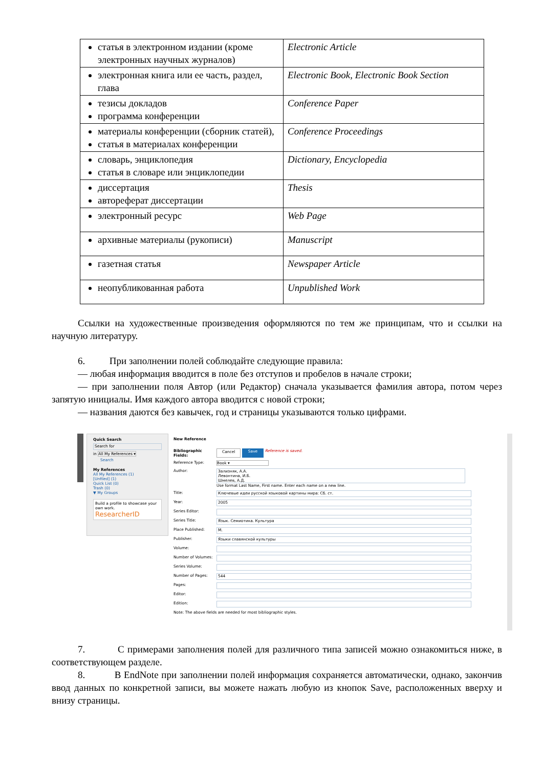| статья в электронном издании (кроме электронных научных журналов) | Electronic Article |
| электронная книга или ее часть, раздел, глава | Electronic Book, Electronic Book Section |
| тезисы докладов программа конференции | Conference Paper |
| материалы конференции (сборник статей), статья в материалах конференции | Conference Proceedings |
| словарь, энциклопедия статья в словаре или энциклопедии | Dictionary, Encyclopedia |
| диссертация автореферат диссертации | Thesis |
| электронный ресурс | Web Page |
| архивные материалы (рукописи) | Manuscript |
| газетная статья | Newspaper Article |
| неопубликованная работа | Unpublished Work |
Ссылки на художественные произведения оформляются по тем же принципам, что и ссылки на научную литературу.
6. При заполнении полей соблюдайте следующие правила:
— любая информация вводится в поле без отступов и пробелов в начале строки;
— при заполнении поля Автор (или Редактор) сначала указывается фамилия автора, потом через запятую инициалы. Имя каждого автора вводится с новой строки;
— названия даются без кавычек, год и страницы указываются только цифрами.
Quick Search
Search for
in All My References ▾
Search
My References
All My References (1)
[Unfiled] (1)
Quick List (0)
Trash (0)
▼ My Groups
Build a profile to showcase your own work.
ResearcherID
New Reference
Bibliographic Fields:
Cancel Save Reference is saved.
Reference Type: Book ▾
Author:
Зализняк, А.А.
Левонтина, И.Б.
Шмелев, А.Д.
Use format Last Name, First name. Enter each name on a new line.
Title:
Ключевые идеи русской языковой картины мира: Сб. ст.
Year:
2005
Series Editor:
Series Title:
Язык. Семиотика. Культура
Place Published:
М.
Publisher:
Языки славянской культуры
Volume:
Number of Volumes:
Series Volume:
Number of Pages:
544
Pages:
Editor:
Edition:
Note: The above fields are needed for most bibliographic styles.
7. С примерами заполнения полей для различного типа записей можно ознакомиться ниже, в соответствующем разделе.
8. В EndNote при заполнении полей информация сохраняется автоматически, однако, закончив ввод данных по конкретной записи, вы можете нажать любую из кнопок Save, расположенных вверху и внизу страницы.